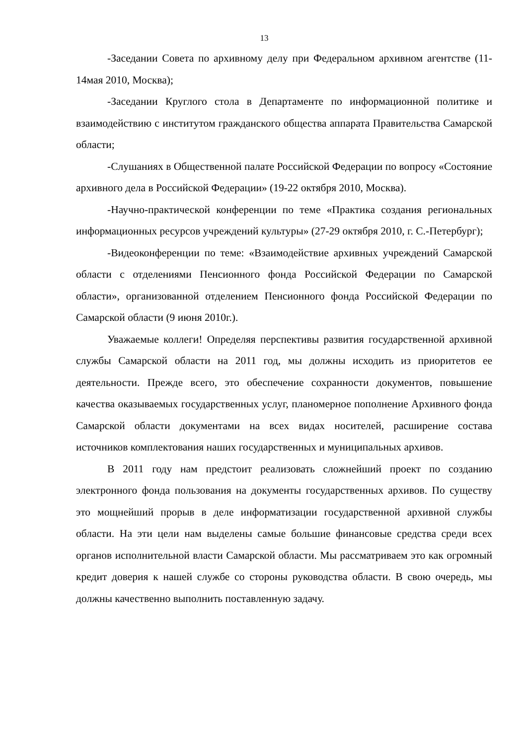13
-Заседании Совета по архивному делу при Федеральном архивном агентстве (11-14мая 2010, Москва);
-Заседании Круглого стола в Департаменте по информационной политике и взаимодействию с институтом гражданского общества аппарата Правительства Самарской области;
-Слушаниях в Общественной палате Российской Федерации по вопросу «Состояние архивного дела в Российской Федерации» (19-22 октября 2010, Москва).
-Научно-практической конференции по теме «Практика создания региональных информационных ресурсов учреждений культуры» (27-29 октября 2010, г. С.-Петербург);
-Видеоконференции по теме: «Взаимодействие архивных учреждений Самарской области с отделениями Пенсионного фонда Российской Федерации по Самарской области», организованной отделением Пенсионного фонда Российской Федерации по Самарской области (9 июня 2010г.).
Уважаемые коллеги! Определяя перспективы развития государственной архивной службы Самарской области на 2011 год, мы должны исходить из приоритетов ее деятельности. Прежде всего, это обеспечение сохранности документов, повышение качества оказываемых государственных услуг, планомерное пополнение Архивного фонда Самарской области документами на всех видах носителей, расширение состава источников комплектования наших государственных и муниципальных архивов.
В 2011 году нам предстоит реализовать сложнейший проект по созданию электронного фонда пользования на документы государственных архивов. По существу это мощнейший прорыв в деле информатизации государственной архивной службы области. На эти цели нам выделены самые большие финансовые средства среди всех органов исполнительной власти Самарской области. Мы рассматриваем это как огромный кредит доверия к нашей службе со стороны руководства области. В свою очередь, мы должны качественно выполнить поставленную задачу.